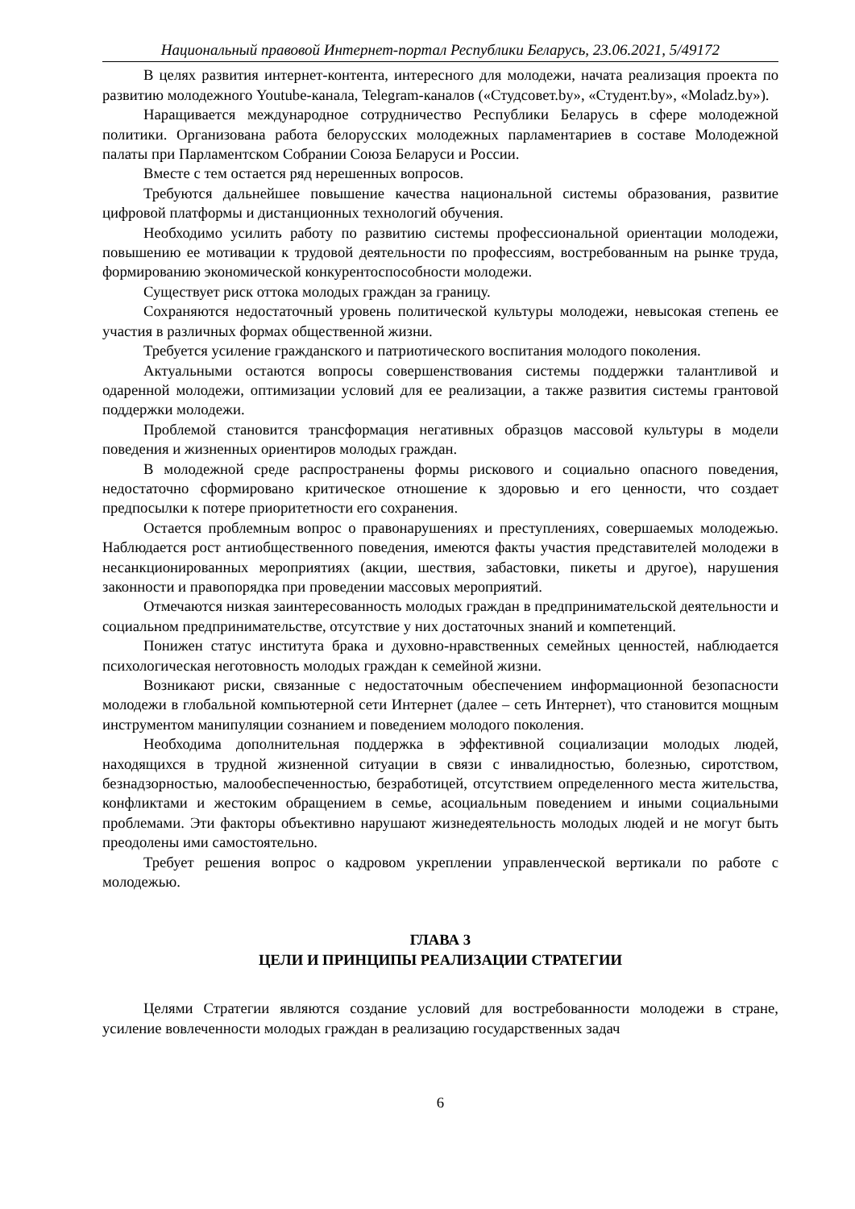Национальный правовой Интернет-портал Республики Беларусь, 23.06.2021, 5/49172
В целях развития интернет-контента, интересного для молодежи, начата реализация проекта по развитию молодежного Youtube-канала, Telegram-каналов («Студсовет.by», «Студент.by», «Moladz.by»).
Наращивается международное сотрудничество Республики Беларусь в сфере молодежной политики. Организована работа белорусских молодежных парламентариев в составе Молодежной палаты при Парламентском Собрании Союза Беларуси и России.
Вместе с тем остается ряд нерешенных вопросов.
Требуются дальнейшее повышение качества национальной системы образования, развитие цифровой платформы и дистанционных технологий обучения.
Необходимо усилить работу по развитию системы профессиональной ориентации молодежи, повышению ее мотивации к трудовой деятельности по профессиям, востребованным на рынке труда, формированию экономической конкурентоспособности молодежи.
Существует риск оттока молодых граждан за границу.
Сохраняются недостаточный уровень политической культуры молодежи, невысокая степень ее участия в различных формах общественной жизни.
Требуется усиление гражданского и патриотического воспитания молодого поколения.
Актуальными остаются вопросы совершенствования системы поддержки талантливой и одаренной молодежи, оптимизации условий для ее реализации, а также развития системы грантовой поддержки молодежи.
Проблемой становится трансформация негативных образцов массовой культуры в модели поведения и жизненных ориентиров молодых граждан.
В молодежной среде распространены формы рискового и социально опасного поведения, недостаточно сформировано критическое отношение к здоровью и его ценности, что создает предпосылки к потере приоритетности его сохранения.
Остается проблемным вопрос о правонарушениях и преступлениях, совершаемых молодежью. Наблюдается рост антиобщественного поведения, имеются факты участия представителей молодежи в несанкционированных мероприятиях (акции, шествия, забастовки, пикеты и другое), нарушения законности и правопорядка при проведении массовых мероприятий.
Отмечаются низкая заинтересованность молодых граждан в предпринимательской деятельности и социальном предпринимательстве, отсутствие у них достаточных знаний и компетенций.
Понижен статус института брака и духовно-нравственных семейных ценностей, наблюдается психологическая неготовность молодых граждан к семейной жизни.
Возникают риски, связанные с недостаточным обеспечением информационной безопасности молодежи в глобальной компьютерной сети Интернет (далее – сеть Интернет), что становится мощным инструментом манипуляции сознанием и поведением молодого поколения.
Необходима дополнительная поддержка в эффективной социализации молодых людей, находящихся в трудной жизненной ситуации в связи с инвалидностью, болезнью, сиротством, безнадзорностью, малообеспеченностью, безработицей, отсутствием определенного места жительства, конфликтами и жестоким обращением в семье, асоциальным поведением и иными социальными проблемами. Эти факторы объективно нарушают жизнедеятельность молодых людей и не могут быть преодолены ими самостоятельно.
Требует решения вопрос о кадровом укреплении управленческой вертикали по работе с молодежью.
ГЛАВА 3
ЦЕЛИ И ПРИНЦИПЫ РЕАЛИЗАЦИИ СТРАТЕГИИ
Целями Стратегии являются создание условий для востребованности молодежи в стране, усиление вовлеченности молодых граждан в реализацию государственных задач
6